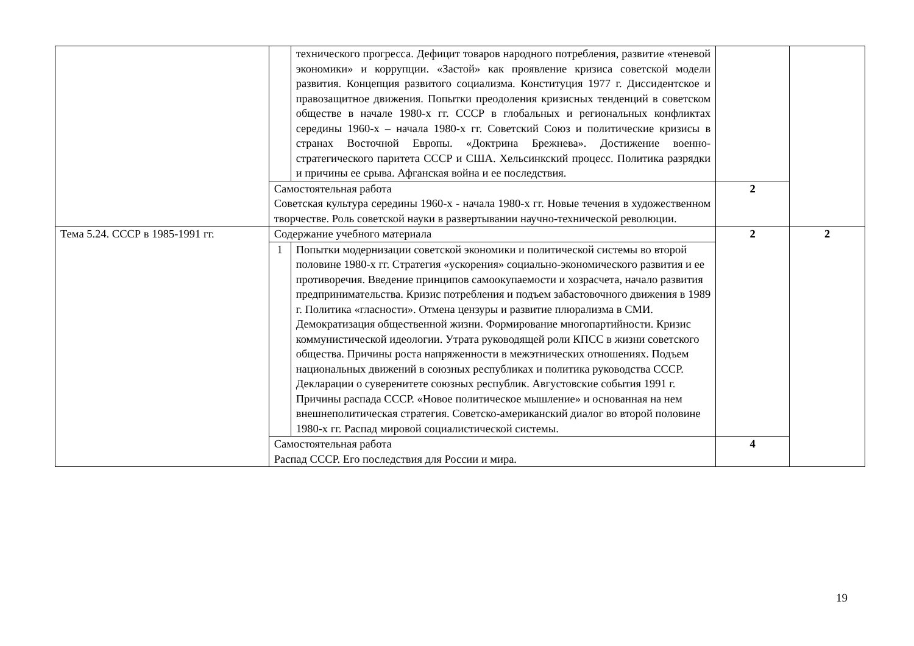| | | технического прогресса. Дефицит товаров народного потребления, развитие «теневой экономики» и коррупции. «Застой» как проявление кризиса советской модели развития. Концепция развитого социализма. Конституция 1977 г. Диссидентское и правозащитное движения. Попытки преодоления кризисных тенденций в советском обществе в начале 1980-х гг. СССР в глобальных и региональных конфликтах середины 1960-х – начала 1980-х гг. Советский Союз и политические кризисы в странах Восточной Европы. «Доктрина Брежнева». Достижение военно-стратегического паритета СССР и США. Хельсинкский процесс. Политика разрядки и причины ее срыва. Афганская война и ее последствия. | | |
| | Самостоятельная работа Советская культура середины 1960-х - начала 1980-х гг. Новые течения в художественном творчестве. Роль советской науки в развертывании научно-технической революции. | | 2 | |
| Тема 5.24. СССР в 1985-1991 гг. | Содержание учебного материала | | 2 | 2 |
| | 1 | Попытки модернизации советской экономики и политической системы во второй половине 1980-х гг. Стратегия «ускорения» социально-экономического развития и ее противоречия. Введение принципов самоокупаемости и хозрасчета, начало развития предпринимательства. Кризис потребления и подъем забастовочного движения в 1989 г. Политика «гласности». Отмена цензуры и развитие плюрализма в СМИ. Демократизация общественной жизни. Формирование многопартийности. Кризис коммунистической идеологии. Утрата руководящей роли КПСС в жизни советского общества. Причины роста напряженности в межэтнических отношениях. Подъем национальных движений в союзных республиках и политика руководства СССР. Декларации о суверенитете союзных республик. Августовские события 1991 г. Причины распада СССР. «Новое политическое мышление» и основанная на нем внешнеполитическая стратегия. Советско-американский диалог во второй половине 1980-х гг. Распад мировой социалистической системы. | | |
| | Самостоятельная работа Распад СССР. Его последствия для России и мира. | | 4 | |
19